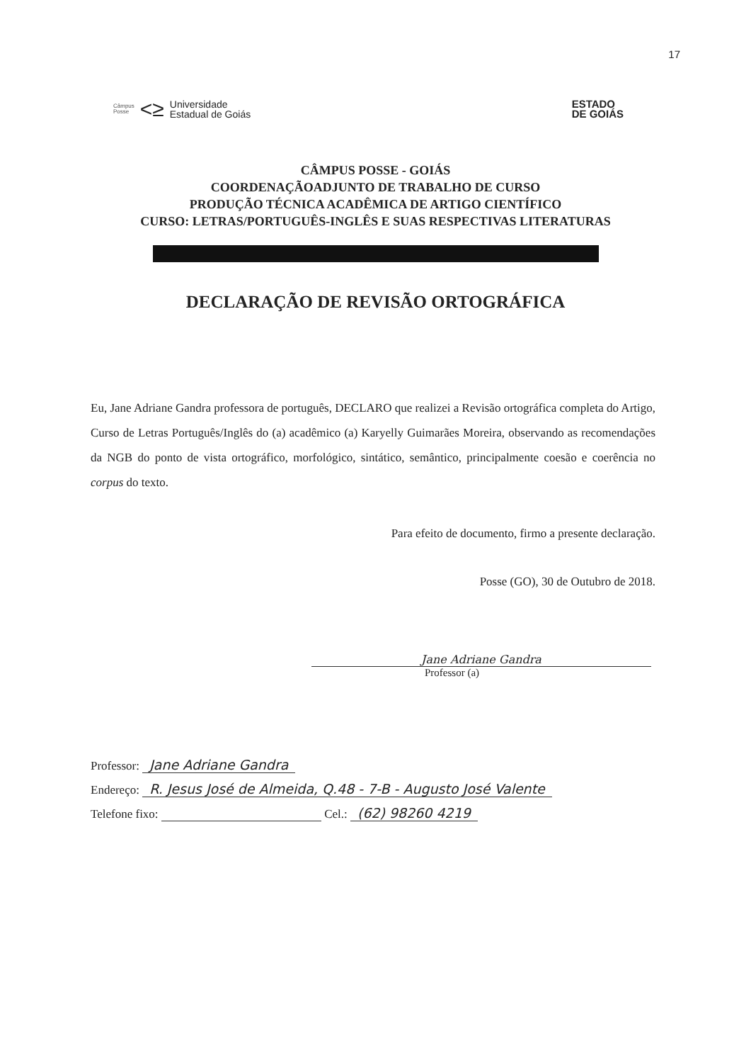17
Câmpus
Posse <≥ Universidade
Estadual de Goiás
ESTADO
DE GOIÁS
CÂMPUS POSSE - GOIÁS
COORDENAÇÃOADJUNTO DE TRABALHO DE CURSO
PRODUÇÃO TÉCNICA ACADÊMICA DE ARTIGO CIENTÍFICO
CURSO: LETRAS/PORTUGUÊS-INGLÊS E SUAS RESPECTIVAS LITERATURAS
DECLARAÇÃO DE REVISÃO ORTOGRÁFICA
Eu, Jane Adriane Gandra professora de português, DECLARO que realizei a Revisão ortográfica completa do Artigo, Curso de Letras Português/Inglês do (a) acadêmico (a) Karyelly Guimarães Moreira, observando as recomendações da NGB do ponto de vista ortográfico, morfológico, sintático, semântico, principalmente coesão e coerência no corpus do texto.
Para efeito de documento, firmo a presente declaração.
Posse (GO), 30 de Outubro de 2018.
Jane Adriane Gandra
Professor (a)
Professor: Jane Adriane Gandra
Endereço: R. Jesus José de Almeida, Q.48 - 7-B - Augusto José Valente
Telefone fixo: Cel.: (62) 98260 4219